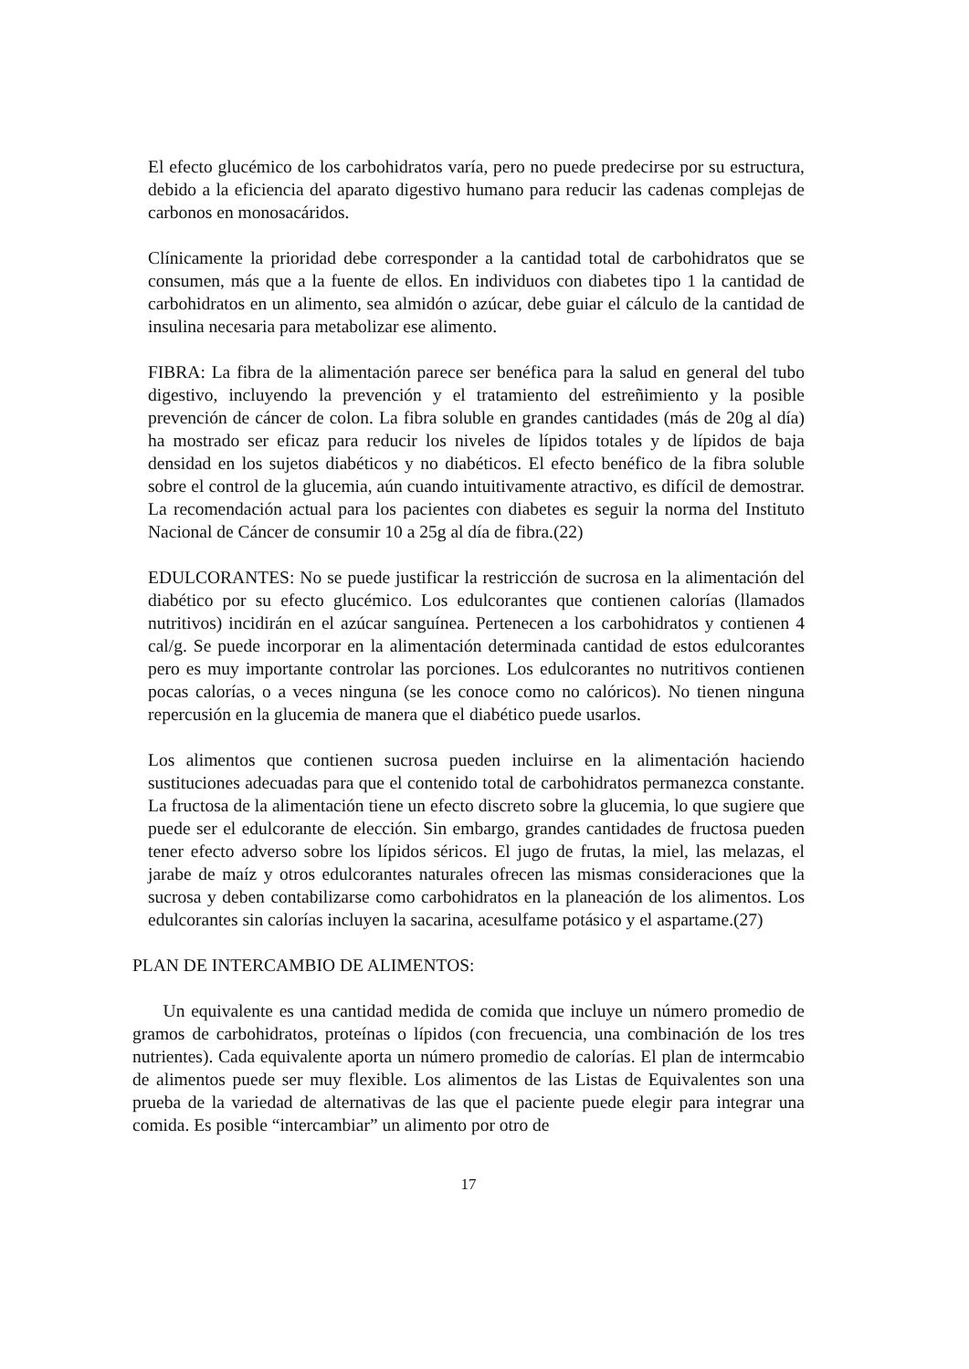El efecto glucémico de los carbohidratos varía, pero no puede predecirse por su estructura, debido a la eficiencia del aparato digestivo humano para reducir las cadenas complejas de carbonos en monosacáridos.
Clínicamente la prioridad debe corresponder a la cantidad total de carbohidratos que se consumen, más que a la fuente de ellos. En individuos con diabetes tipo 1 la cantidad de carbohidratos en un alimento, sea almidón o azúcar, debe guiar el cálculo de la cantidad de insulina necesaria para metabolizar ese alimento.
FIBRA: La fibra de la alimentación parece ser benéfica para la salud en general del tubo digestivo, incluyendo la prevención y el tratamiento del estreñimiento y la posible prevención de cáncer de colon. La fibra soluble en grandes cantidades (más de 20g al día) ha mostrado ser eficaz para reducir los niveles de lípidos totales y de lípidos de baja densidad en los sujetos diabéticos y no diabéticos. El efecto benéfico de la fibra soluble sobre el control de la glucemia, aún cuando intuitivamente atractivo, es difícil de demostrar. La recomendación actual para los pacientes con diabetes es seguir la norma del Instituto Nacional de Cáncer de consumir 10 a 25g al día de fibra.(22)
EDULCORANTES: No se puede justificar la restricción de sucrosa en la alimentación del diabético por su efecto glucémico. Los edulcorantes que contienen calorías (llamados nutritivos) incidirán en el azúcar sanguínea. Pertenecen a los carbohidratos y contienen 4 cal/g. Se puede incorporar en la alimentación determinada cantidad de estos edulcorantes pero es muy importante controlar las porciones. Los edulcorantes no nutritivos contienen pocas calorías, o a veces ninguna (se les conoce como no calóricos). No tienen ninguna repercusión en la glucemia de manera que el diabético puede usarlos.
Los alimentos que contienen sucrosa pueden incluirse en la alimentación haciendo sustituciones adecuadas para que el contenido total de carbohidratos permanezca constante. La fructosa de la alimentación tiene un efecto discreto sobre la glucemia, lo que sugiere que puede ser el edulcorante de elección. Sin embargo, grandes cantidades de fructosa pueden tener efecto adverso sobre los lípidos séricos. El jugo de frutas, la miel, las melazas, el jarabe de maíz y otros edulcorantes naturales ofrecen las mismas consideraciones que la sucrosa y deben contabilizarse como carbohidratos en la planeación de los alimentos. Los edulcorantes sin calorías incluyen la sacarina, acesulfame potásico y el aspartame.(27)
PLAN DE INTERCAMBIO DE ALIMENTOS:
Un equivalente es una cantidad medida de comida que incluye un número promedio de gramos de carbohidratos, proteínas o lípidos (con frecuencia, una combinación de los tres nutrientes). Cada equivalente aporta un número promedio de calorías. El plan de intermcabio de alimentos puede ser muy flexible. Los alimentos de las Listas de Equivalentes son una prueba de la variedad de alternativas de las que el paciente puede elegir para integrar una comida. Es posible “intercambiar” un alimento por otro de
17